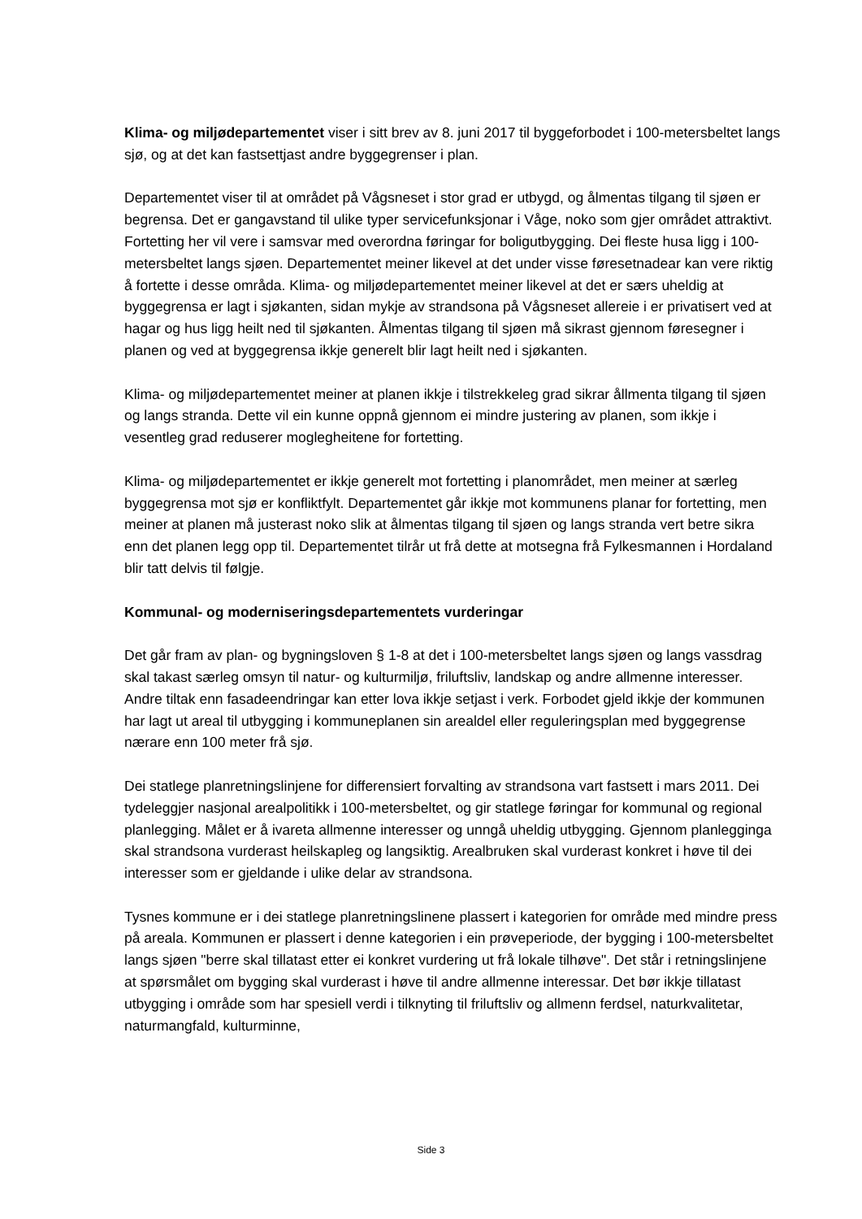Klima- og miljødepartementet viser i sitt brev av 8. juni 2017 til byggeforbodet i 100-metersbeltet langs sjø, og at det kan fastsettjast andre byggegrenser i plan.
Departementet viser til at området på Vågsneset i stor grad er utbygd, og ålmentas tilgang til sjøen er begrensa. Det er gangavstand til ulike typer servicefunksjonar i Våge, noko som gjer området attraktivt. Fortetting her vil vere i samsvar med overordna føringar for boligutbygging. Dei fleste husa ligg i 100-metersbeltet langs sjøen. Departementet meiner likevel at det under visse føresetnadear kan vere riktig å fortette i desse områda. Klima- og miljødepartementet meiner likevel at det er særs uheldig at byggegrensa er lagt i sjøkanten, sidan mykje av strandsona på Vågsneset allereie i er privatisert ved at hagar og hus ligg heilt ned til sjøkanten. Ålmentas tilgang til sjøen må sikrast gjennom føresegner i planen og ved at byggegrensa ikkje generelt blir lagt heilt ned i sjøkanten.
Klima- og miljødepartementet meiner at planen ikkje i tilstrekkeleg grad sikrar ållmenta tilgang til sjøen og langs stranda. Dette vil ein kunne oppnå gjennom ei mindre justering av planen, som ikkje i vesentleg grad reduserer moglegheitene for fortetting.
Klima- og miljødepartementet er ikkje generelt mot fortetting i planområdet, men meiner at særleg byggegrensa mot sjø er konfliktfylt. Departementet går ikkje mot kommunens planar for fortetting, men meiner at planen må justerast noko slik at ålmentas tilgang til sjøen og langs stranda vert betre sikra enn det planen legg opp til. Departementet tilrår ut frå dette at motsegna frå Fylkesmannen i Hordaland blir tatt delvis til følgje.
Kommunal- og moderniseringsdepartementets vurderingar
Det går fram av plan- og bygningsloven § 1-8 at det i 100-metersbeltet langs sjøen og langs vassdrag skal takast særleg omsyn til natur- og kulturmiljø, friluftsliv, landskap og andre allmenne interesser. Andre tiltak enn fasadeendringar kan etter lova ikkje setjast i verk. Forbodet gjeld ikkje der kommunen har lagt ut areal til utbygging i kommuneplanen sin arealdel eller reguleringsplan med byggegrense nærare enn 100 meter frå sjø.
Dei statlege planretningslinjene for differensiert forvalting av strandsona vart fastsett i mars 2011. Dei tydeleggjer nasjonal arealpolitikk i 100-metersbeltet, og gir statlege føringar for kommunal og regional planlegging. Målet er å ivareta allmenne interesser og unngå uheldig utbygging. Gjennom planlegginga skal strandsona vurderast heilskapleg og langsiktig. Arealbruken skal vurderast konkret i høve til dei interesser som er gjeldande i ulike delar av strandsona.
Tysnes kommune er i dei statlege planretningslinene plassert i kategorien for område med mindre press på areala. Kommunen er plassert i denne kategorien i ein prøveperiode, der bygging i 100-metersbeltet langs sjøen "berre skal tillatast etter ei konkret vurdering ut frå lokale tilhøve". Det står i retningslinjene at spørsmålet om bygging skal vurderast i høve til andre allmenne interessar. Det bør ikkje tillatast utbygging i område som har spesiell verdi i tilknyting til friluftsliv og allmenn ferdsel, naturkvalitetar, naturmangfald, kulturminne,
Side 3